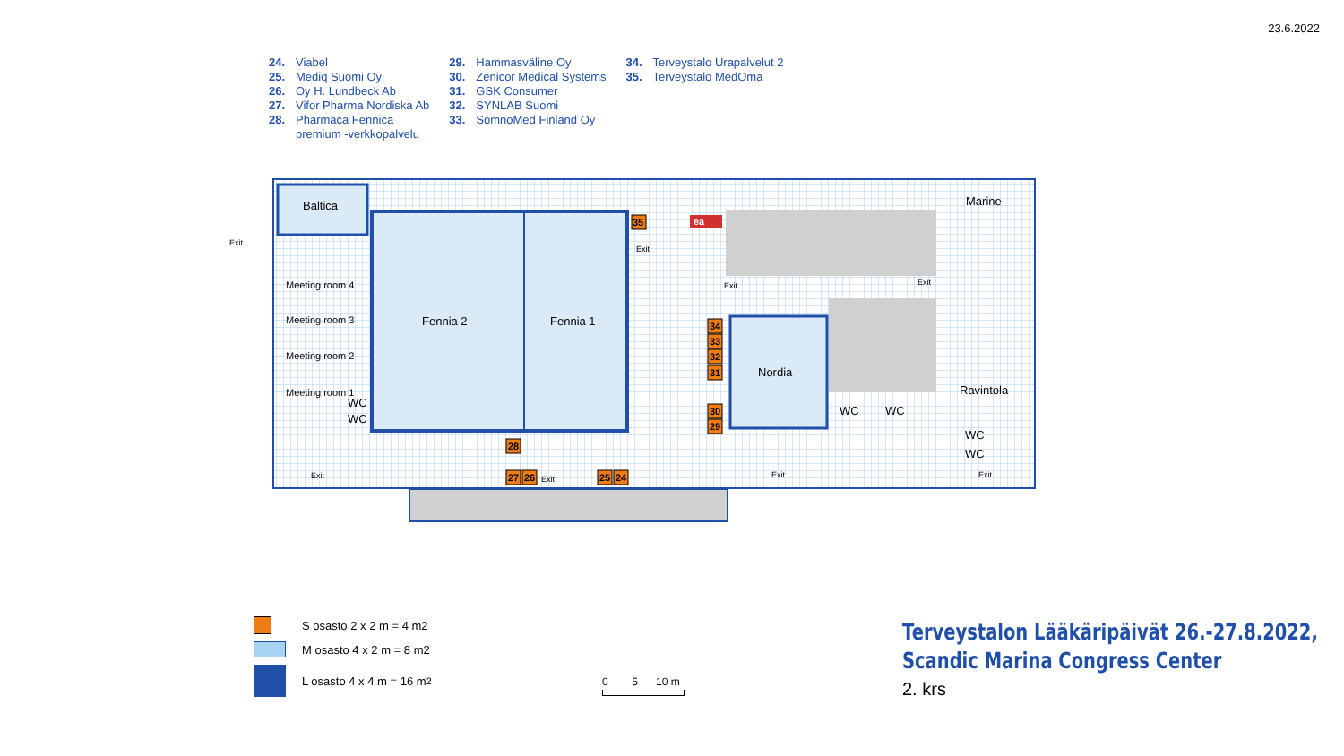23.6.2022
24. Viabel
25. Mediq Suomi Oy
26. Oy H. Lundbeck Ab
27. Vifor Pharma Nordiska Ab
28. Pharmaca Fennica
premium -verkkopalvelu
29. Hammasväline Oy
30. Zenicor Medical Systems
31. GSK Consumer
32. SYNLAB Suomi
33. SomnoMed Finland Oy
34. Terveystalo Urapalvelut 2
35. Terveystalo MedOma
Baltica Marine
Fennia 2 Fennia 1
Nordia
Ravintola
Meeting room 4
Meeting room 3
Meeting room 2
Meeting room 1
WC
WC
WC WC
WC
WC
ea 35
34
33
32
31
30
29
28
27 26 25 24
Exit
Exit
Exit Exit
Exit Exit Exit Exit
S osasto 2 x 2 m = 4 m2
M osasto 4 x 2 m = 8 m2
L osasto 4 x 4 m = 16 m<sup>2</sup>
0 5 10 m
Terveystalon Lääkäripäivät 26.-27.8.2022,
Scandic Marina Congress Center
2. krs